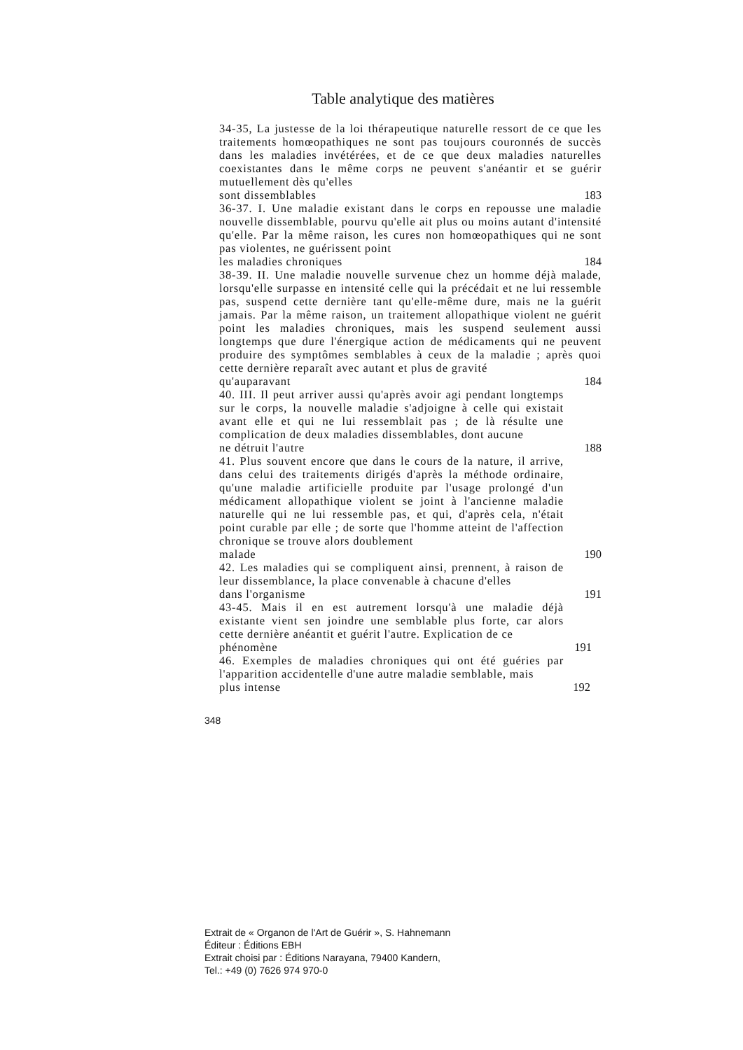Table analytique des matières
34-35, La justesse de la loi thérapeutique naturelle ressort de ce que les traitements homœopathiques ne sont pas toujours couronnés de succès dans les maladies invétérées, et de ce que deux maladies naturelles coexistantes dans le même corps ne peuvent s'anéantir et se guérir mutuellement dès qu'elles
sont dissemblables 183
36-37. I. Une maladie existant dans le corps en repousse une maladie nouvelle dissemblable, pourvu qu'elle ait plus ou moins autant d'intensité qu'elle. Par la même raison, les cures non homœopathiques qui ne sont pas violentes, ne guérissent point
les maladies chroniques 184
38-39. II. Une maladie nouvelle survenue chez un homme déjà malade, lorsqu'elle surpasse en intensité celle qui la précédait et ne lui ressemble pas, suspend cette dernière tant qu'elle-même dure, mais ne la guérit jamais. Par la même raison, un traitement allopathique violent ne guérit point les maladies chroniques, mais les suspend seulement aussi longtemps que dure l'énergique action de médicaments qui ne peuvent produire des symptômes semblables à ceux de la maladie ; après quoi cette dernière reparaît avec autant et plus de gravité
qu'auparavant 184
40. III. Il peut arriver aussi qu'après avoir agi pendant longtemps sur le corps, la nouvelle maladie s'adjoigne à celle qui existait avant elle et qui ne lui ressemblait pas ; de là résulte une complication de deux maladies dissemblables, dont aucune
ne détruit l'autre 188
41. Plus souvent encore que dans le cours de la nature, il arrive, dans celui des traitements dirigés d'après la méthode ordinaire, qu'une maladie artificielle produite par l'usage prolongé d'un médicament allopathique violent se joint à l'ancienne maladie naturelle qui ne lui ressemble pas, et qui, d'après cela, n'était point curable par elle ; de sorte que l'homme atteint de l'affection chronique se trouve alors doublement
malade 190
42. Les maladies qui se compliquent ainsi, prennent, à raison de leur dissemblance, la place convenable à chacune d'elles
dans l'organisme 191
43-45. Mais il en est autrement lorsqu'à une maladie déjà existante vient sen joindre une semblable plus forte, car alors cette dernière anéantit et guérit l'autre. Explication de ce
phénomène 191
46. Exemples de maladies chroniques qui ont été guéries par l'apparition accidentelle d'une autre maladie semblable, mais
plus intense 192
348
Extrait de « Organon de l'Art de Guérir », S. Hahnemann
Éditeur : Éditions EBH
Extrait choisi par : Éditions Narayana, 79400 Kandern,
Tel.: +49 (0) 7626 974 970-0